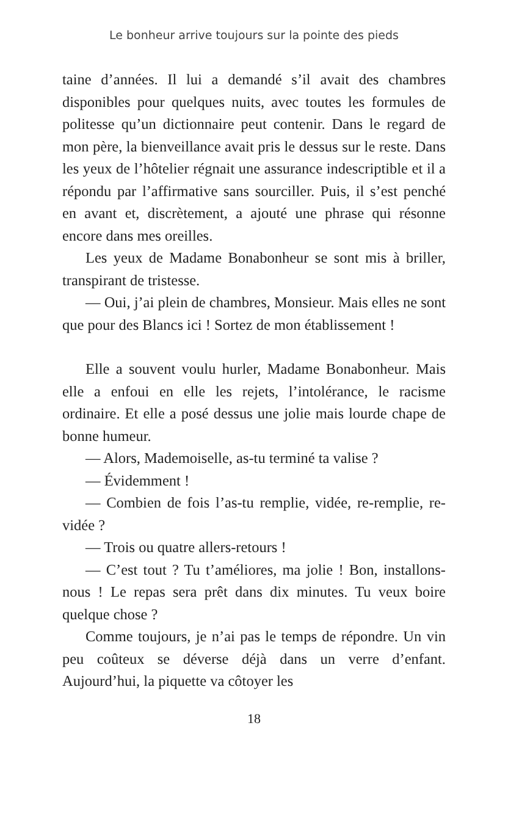Le bonheur arrive toujours sur la pointe des pieds
taine d’années. Il lui a demandé s’il avait des chambres disponibles pour quelques nuits, avec toutes les formules de politesse qu’un dictionnaire peut contenir. Dans le regard de mon père, la bienveillance avait pris le dessus sur le reste. Dans les yeux de l’hôtelier régnait une assurance indescriptible et il a répondu par l’affirmative sans sourciller. Puis, il s’est penché en avant et, discrètement, a ajouté une phrase qui résonne encore dans mes oreilles.
Les yeux de Madame Bonabonheur se sont mis à briller, transpirant de tristesse.
— Oui, j’ai plein de chambres, Monsieur. Mais elles ne sont que pour des Blancs ici ! Sortez de mon établissement !
Elle a souvent voulu hurler, Madame Bonabonheur. Mais elle a enfoui en elle les rejets, l’intolérance, le racisme ordinaire. Et elle a posé dessus une jolie mais lourde chape de bonne humeur.
— Alors, Mademoiselle, as-tu terminé ta valise ?
— Évidemment !
— Combien de fois l’as-tu remplie, vidée, re-remplie, re-vidée ?
— Trois ou quatre allers-retours !
— C’est tout ? Tu t’améliores, ma jolie ! Bon, installons-nous ! Le repas sera prêt dans dix minutes. Tu veux boire quelque chose ?
Comme toujours, je n’ai pas le temps de répondre. Un vin peu coûteux se déverse déjà dans un verre d’enfant. Aujourd’hui, la piquette va côtoyer les
18